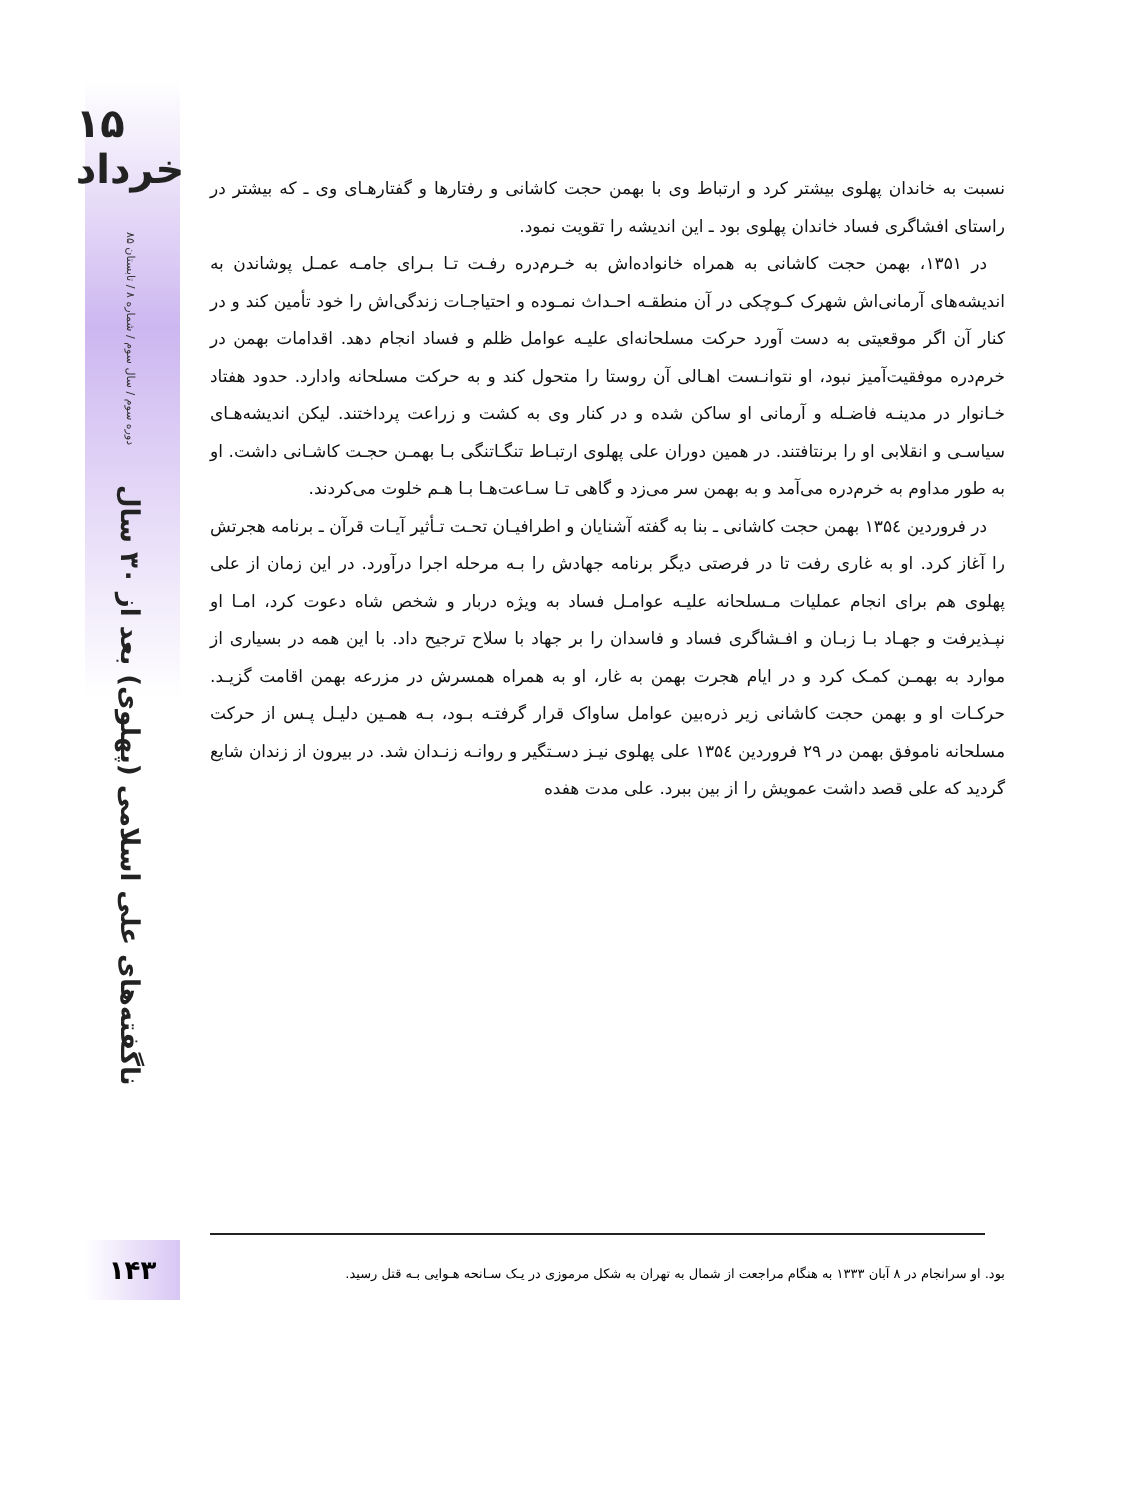۱۵ خرداد
دوره سوم / سال سوم / شماره ۸ / تابستان ۸۵
ناگفته‌های علی اسلامی (پهلوی) بعد از ۳۰ سال
نسبت به خاندان پهلوی بیشتر کرد و ارتباط وی با بهمن حجت کاشانی و رفتارها و گفتارهـای وی ـ که بیشتر در راستای افشاگری فساد خاندان پهلوی بود ـ این اندیشه را تقویت نمود.
در ۱۳۵۱، بهمن حجت کاشانی به همراه خانواده‌اش به خـرم‌دره رفـت تـا بـرای جامـه عمـل پوشاندن به اندیشه‌های آرمانی‌اش شهرک کـوچکی در آن منطقـه احـداث نمـوده و احتیاجـات زندگی‌اش را خود تأمین کند و در کنار آن اگر موقعیتی به دست آورد حرکت مسلحانه‌ای علیـه عوامل ظلم و فساد انجام دهد. اقدامات بهمن در خرم‌دره موفقیت‌آمیز نبود، او نتوانـست اهـالی آن روستا را متحول کند و به حرکت مسلحانه وادارد. حدود هفتاد خـانوار در مدینـه فاضـله و آرمانی او ساکن شده و در کنار وی به کشت و زراعت پرداختند. لیکن اندیشه‌هـای سیاسـی و انقلابی او را برنتافتند. در همین دوران علی پهلوی ارتبـاط تنگـاتنگی بـا بهمـن حجـت کاشـانی داشت. او به طور مداوم به خرم‌دره می‌آمد و به بهمن سر می‌زد و گاهی تـا سـاعت‌هـا بـا هـم خلوت می‌کردند.
در فروردین ۱۳۵٤ بهمن حجت کاشانی ـ بنا به گفته آشنایان و اطرافیـان تحـت تـأثیر آیـات قرآن ـ برنامه هجرتش را آغاز کرد. او به غاری رفت تا در فرصتی دیگر برنامه جهادش را بـه مرحله اجرا درآورد. در این زمان از علی پهلوی هم برای انجام عملیات مـسلحانه علیـه عوامـل فساد به ویژه دربار و شخص شاه دعوت کرد، امـا او نپـذیرفت و جهـاد بـا زبـان و افـشاگری فساد و فاسدان را بر جهاد با سلاح ترجیح داد. با این همه در بسیاری از موارد به بهمـن کمـک کرد و در ایام هجرت بهمن به غار، او به همراه همسرش در مزرعه بهمن اقامت گزیـد. حرکـات او و بهمن حجت کاشانی زیر ذره‌بین عوامل ساواک قرار گرفتـه بـود، بـه همـین دلیـل پـس از حرکت مسلحانه ناموفق بهمن در ۲۹ فروردین ۱۳۵٤ علی پهلوی نیـز دسـتگیر و روانـه زنـدان شد. در بیرون از زندان شایع گردید که علی قصد داشت عمویش را از بین ببرد. علی مدت هفده
۱۴۳
بود. او سرانجام در ۸ آبان ۱۳۳۳ به هنگام مراجعت از شمال به تهران به شکل مرموزی در یـک سـانحه هـوایی بـه قتل رسید.